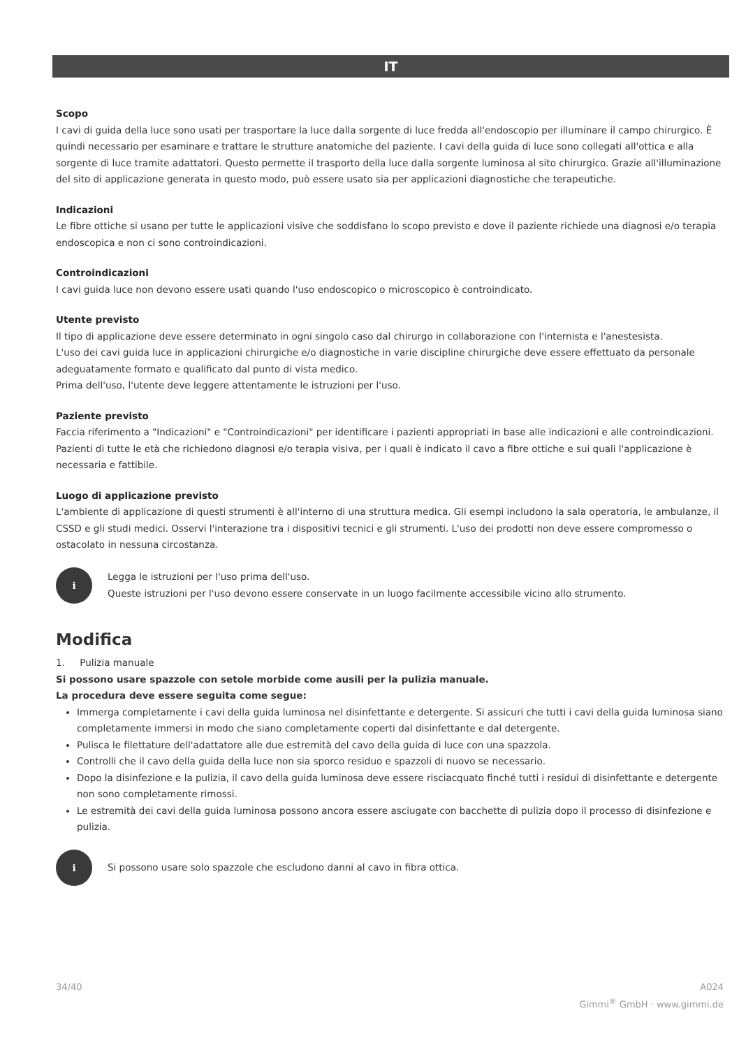IT
Scopo
I cavi di guida della luce sono usati per trasportare la luce dalla sorgente di luce fredda all'endoscopio per illuminare il campo chirurgico. È quindi necessario per esaminare e trattare le strutture anatomiche del paziente. I cavi della guida di luce sono collegati all'ottica e alla sorgente di luce tramite adattatori. Questo permette il trasporto della luce dalla sorgente luminosa al sito chirurgico. Grazie all'illuminazione del sito di applicazione generata in questo modo, può essere usato sia per applicazioni diagnostiche che terapeutiche.
Indicazioni
Le fibre ottiche si usano per tutte le applicazioni visive che soddisfano lo scopo previsto e dove il paziente richiede una diagnosi e/o terapia endoscopica e non ci sono controindicazioni.
Controindicazioni
I cavi guida luce non devono essere usati quando l'uso endoscopico o microscopico è controindicato.
Utente previsto
Il tipo di applicazione deve essere determinato in ogni singolo caso dal chirurgo in collaborazione con l'internista e l'anestesista.
L'uso dei cavi guida luce in applicazioni chirurgiche e/o diagnostiche in varie discipline chirurgiche deve essere effettuato da personale adeguatamente formato e qualificato dal punto di vista medico.
Prima dell'uso, l'utente deve leggere attentamente le istruzioni per l'uso.
Paziente previsto
Faccia riferimento a "Indicazioni" e "Controindicazioni" per identificare i pazienti appropriati in base alle indicazioni e alle controindicazioni.
Pazienti di tutte le età che richiedono diagnosi e/o terapia visiva, per i quali è indicato il cavo a fibre ottiche e sui quali l'applicazione è necessaria e fattibile.
Luogo di applicazione previsto
L'ambiente di applicazione di questi strumenti è all'interno di una struttura medica. Gli esempi includono la sala operatoria, le ambulanze, il CSSD e gli studi medici. Osservi l'interazione tra i dispositivi tecnici e gli strumenti. L'uso dei prodotti non deve essere compromesso o ostacolato in nessuna circostanza.
i
Legga le istruzioni per l'uso prima dell'uso.
Queste istruzioni per l'uso devono essere conservate in un luogo facilmente accessibile vicino allo strumento.
Modifica
1. Pulizia manuale
Si possono usare spazzole con setole morbide come ausili per la pulizia manuale.
La procedura deve essere seguita come segue:
Immerga completamente i cavi della guida luminosa nel disinfettante e detergente. Si assicuri che tutti i cavi della guida luminosa siano completamente immersi in modo che siano completamente coperti dal disinfettante e dal detergente.
Pulisca le filettature dell'adattatore alle due estremità del cavo della guida di luce con una spazzola.
Controlli che il cavo della guida della luce non sia sporco residuo e spazzoli di nuovo se necessario.
Dopo la disinfezione e la pulizia, il cavo della guida luminosa deve essere risciacquato finché tutti i residui di disinfettante e detergente non sono completamente rimossi.
Le estremità dei cavi della guida luminosa possono ancora essere asciugate con bacchette di pulizia dopo il processo di disinfezione e pulizia.
i
Si possono usare solo spazzole che escludono danni al cavo in fibra ottica.
34/40 A024
Gimmi<sup>®</sup> GmbH · www.gimmi.de